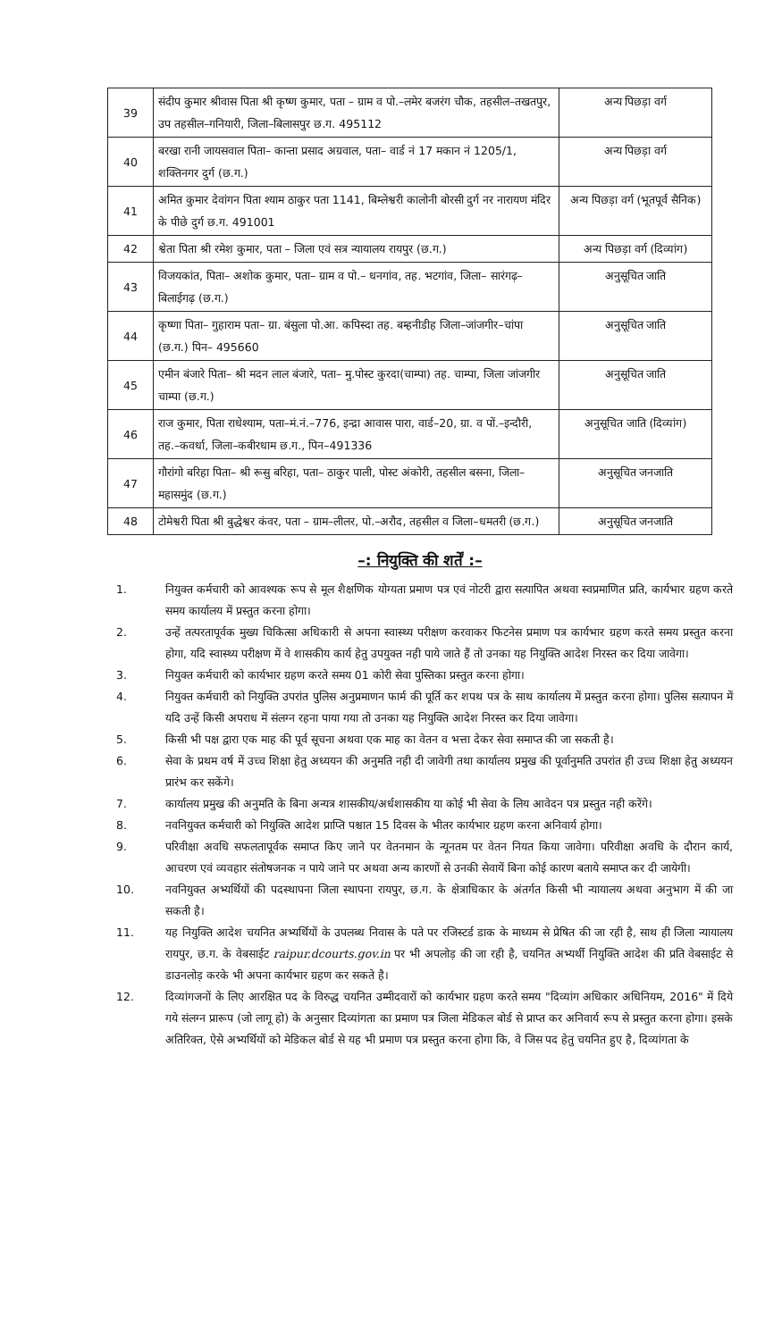| 39 | संदीप कुमार श्रीवास पिता श्री कृष्ण कुमार, पता – ग्राम व पो.–लमेर बजरंग चौक, तहसील–तखतपुर, उप तहसील–गनियारी, जिला–बिलासपुर छ.ग. 495112 | अन्य पिछड़ा वर्ग |
| 40 | बरखा रानी जायसवाल पिता– कान्ता प्रसाद अग्रवाल, पता– वार्ड नं 17 मकान नं 1205/1, शक्तिनगर दुर्ग (छ.ग.) | अन्य पिछड़ा वर्ग |
| 41 | अमित कुमार देवांगन पिता श्याम ठाकुर पता 1141, बिम्लेश्वरी कालोनी बोरसी दुर्ग नर नारायण मंदिर के पीछे दुर्ग छ.ग. 491001 | अन्य पिछड़ा वर्ग (भूतपूर्व सैनिक) |
| 42 | श्वेता पिता श्री रमेश कुमार, पता – जिला एवं सत्र न्यायालय रायपुर (छ.ग.) | अन्य पिछड़ा वर्ग (दिव्यांग) |
| 43 | विजयकांत, पिता– अशोक कुमार, पता– ग्राम व पो.– धनगांव, तह. भटगांव, जिला– सारंगढ़–बिलाईगढ़ (छ.ग.) | अनुसूचित जाति |
| 44 | कृष्णा पिता– गुहाराम पता– ग्रा. बंसुला पो.आ. कपिस्दा तह. बम्हनीडीह जिला–जांजगीर–चांपा (छ.ग.) पिन– 495660 | अनुसूचित जाति |
| 45 | एमीन बंजारे पिता– श्री मदन लाल बंजारे, पता– मु.पोस्ट कुरदा(चाम्पा) तह. चाम्पा, जिला जांजगीर चाम्पा (छ.ग.) | अनुसूचित जाति |
| 46 | राज कुमार, पिता राधेश्याम, पता–मं.नं.–776, इन्द्रा आवास पारा, वार्ड–20, ग्रा. व पों.–इन्दौरी, तह.–कवर्धा, जिला–कबीरधाम छ.ग., पिन–491336 | अनुसूचित जाति (दिव्यांग) |
| 47 | गौरांगो बरिहा पिता– श्री रूसु बरिहा, पता– ठाकुर पाली, पोस्ट अंकोरी, तहसील बसना, जिला– महासमुंद (छ.ग.) | अनुसूचित जनजाति |
| 48 | टोमेश्वरी पिता श्री बुद्धेश्वर कंवर, पता – ग्राम–लीलर, पो.–अरौद, तहसील व जिला–धमतरी (छ.ग.) | अनुसूचित जनजाति |
–: नियुक्ति की शर्तें :–
1. नियुक्त कर्मचारी को आवश्यक रूप से मूल शैक्षणिक योग्यता प्रमाण पत्र एवं नोटरी द्वारा सत्यापित अथवा स्वप्रमाणित प्रति, कार्यभार ग्रहण करते समय कार्यालय में प्रस्तुत करना होगा।
2. उन्हें तत्परतापूर्वक मुख्य चिकित्सा अधिकारी से अपना स्वास्थ्य परीक्षण करवाकर फिटनेस प्रमाण पत्र कार्यभार ग्रहण करते समय प्रस्तुत करना होगा, यदि स्वास्थ्य परीक्षण में वे शासकीय कार्य हेतु उपयुक्त नही पाये जाते हैं तो उनका यह नियुक्ति आदेश निरस्त कर दिया जावेगा।
3. नियुक्त कर्मचारी को कार्यभार ग्रहण करते समय 01 कोरी सेवा पुस्तिका प्रस्तुत करना होगा।
4. नियुक्त कर्मचारी को नियुक्ति उपरांत पुलिस अनुप्रमाणन फार्म की पूर्ति कर शपथ पत्र के साथ कार्यालय में प्रस्तुत करना होगा। पुलिस सत्यापन में यदि उन्हें किसी अपराध में संलग्न रहना पाया गया तो उनका यह नियुक्ति आदेश निरस्त कर दिया जावेगा।
5. किसी भी पक्ष द्वारा एक माह की पूर्व सूचना अथवा एक माह का वेतन व भत्ता देकर सेवा समाप्त की जा सकती है।
6. सेवा के प्रथम वर्ष में उच्च शिक्षा हेतु अध्ययन की अनुमति नही दी जावेगी तथा कार्यालय प्रमुख की पूर्वानुमति उपरांत ही उच्च शिक्षा हेतु अध्ययन प्रारंभ कर सकेंगे।
7. कार्यालय प्रमुख की अनुमति के बिना अन्यत्र शासकीय/अर्धशासकीय या कोई भी सेवा के लिय आवेदन पत्र प्रस्तुत नही करेंगे।
8. नवनियुक्त कर्मचारी को नियुक्ति आदेश प्राप्ति पश्चात 15 दिवस के भीतर कार्यभार ग्रहण करना अनिवार्य होगा।
9. परिवीक्षा अवधि सफलतापूर्वक समाप्त किए जाने पर वेतनमान के न्यूनतम पर वेतन नियत किया जावेगा। परिवीक्षा अवधि के दौरान कार्य, आचरण एवं व्यवहार संतोषजनक न पाये जाने पर अथवा अन्य कारणों से उनकी सेवायें बिना कोई कारण बताये समाप्त कर दी जायेगी।
10. नवनियुक्त अभ्यर्थियों की पदस्थापना जिला स्थापना रायपुर, छ.ग. के क्षेत्राधिकार के अंतर्गत किसी भी न्यायालय अथवा अनुभाग में की जा सकती है।
11. यह नियुक्ति आदेश चयनित अभ्यर्थियों के उपलब्ध निवास के पते पर रजिस्टर्ड डाक के माध्यम से प्रेषित की जा रही है, साथ ही जिला न्यायालय रायपुर, छ.ग. के वेबसाईट raipur.dcourts.gov.in पर भी अपलोड़ की जा रही है, चयनित अभ्यर्थी नियुक्ति आदेश की प्रति वेबसाईट से डाउनलोड़ करके भी अपना कार्यभार ग्रहण कर सकते है।
12. दिव्यांगजनों के लिए आरक्षित पद के विरुद्ध चयनित उम्मीदवारों को कार्यभार ग्रहण करते समय "दिव्यांग अधिकार अधिनियम, 2016" में दिये गये संलग्न प्रारूप (जो लागू हो) के अनुसार दिव्यांगता का प्रमाण पत्र जिला मेडिकल बोर्ड से प्राप्त कर अनिवार्य रूप से प्रस्तुत करना होगा। इसके अतिरिक्त, ऐसे अभ्यर्थियों को मेडिकल बोर्ड से यह भी प्रमाण पत्र प्रस्तुत करना होगा कि, वे जिस पद हेतु चयनित हुए है, दिव्यांगता के